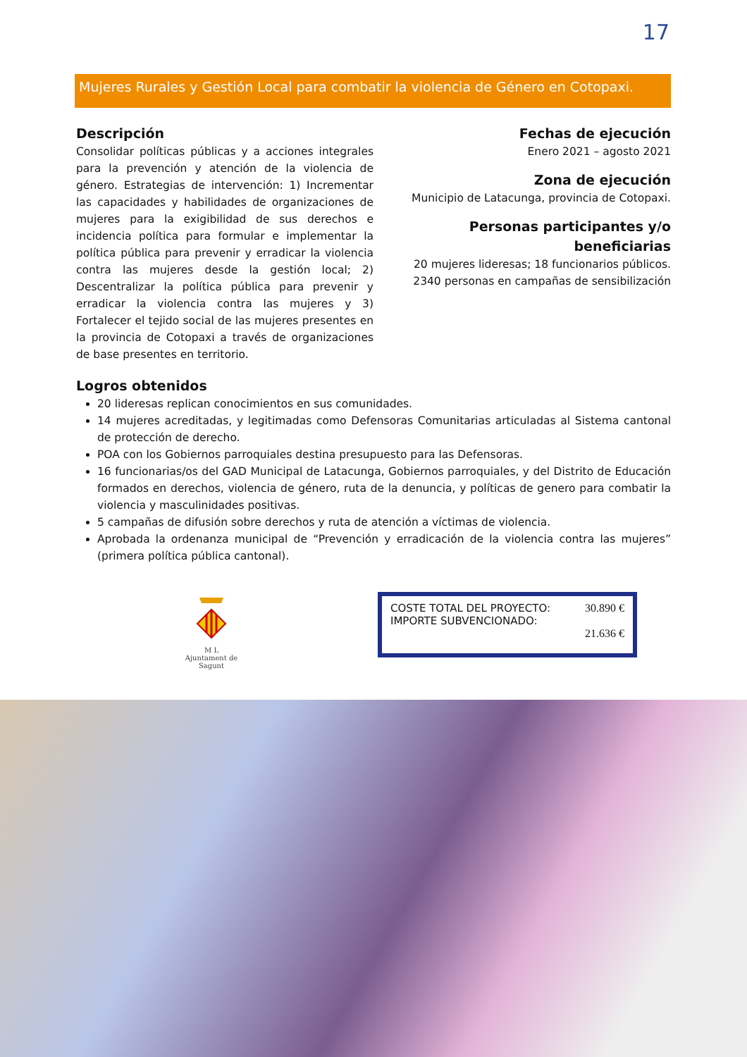17
Mujeres Rurales y Gestión Local para combatir la violencia de Género en Cotopaxi.
Descripción
Consolidar políticas públicas y a acciones integrales para la prevención y atención de la violencia de género. Estrategias de intervención: 1) Incrementar las capacidades y habilidades de organizaciones de mujeres para la exigibilidad de sus derechos e incidencia política para formular e implementar la política pública para prevenir y erradicar la violencia contra las mujeres desde la gestión local; 2) Descentralizar la política pública para prevenir y erradicar la violencia contra las mujeres y 3) Fortalecer el tejido social de las mujeres presentes en la provincia de Cotopaxi a través de organizaciones de base presentes en territorio.
Fechas de ejecución
Enero 2021 – agosto 2021
Zona de ejecución
Municipio de Latacunga, provincia de Cotopaxi.
Personas participantes y/o beneficiarias
20 mujeres lideresas; 18 funcionarios públicos.
2340 personas en campañas de sensibilización
Logros obtenidos
20 lideresas replican conocimientos en sus comunidades.
14 mujeres acreditadas, y legitimadas como Defensoras Comunitarias articuladas al Sistema cantonal de protección de derecho.
POA con los Gobiernos parroquiales destina presupuesto para las Defensoras.
16 funcionarias/os del GAD Municipal de Latacunga, Gobiernos parroquiales, y del Distrito de Educación formados en derechos, violencia de género, ruta de la denuncia, y políticas de genero para combatir la violencia y masculinidades positivas.
5 campañas de difusión sobre derechos y ruta de atención a víctimas de violencia.
Aprobada la ordenanza municipal de “Prevención y erradicación de la violencia contra las mujeres” (primera política pública cantonal).
M L
Ajuntament de Sagunt
COSTE TOTAL DEL PROYECTO:
IMPORTE SUBVENCIONADO:
30.890 €
21.636 €